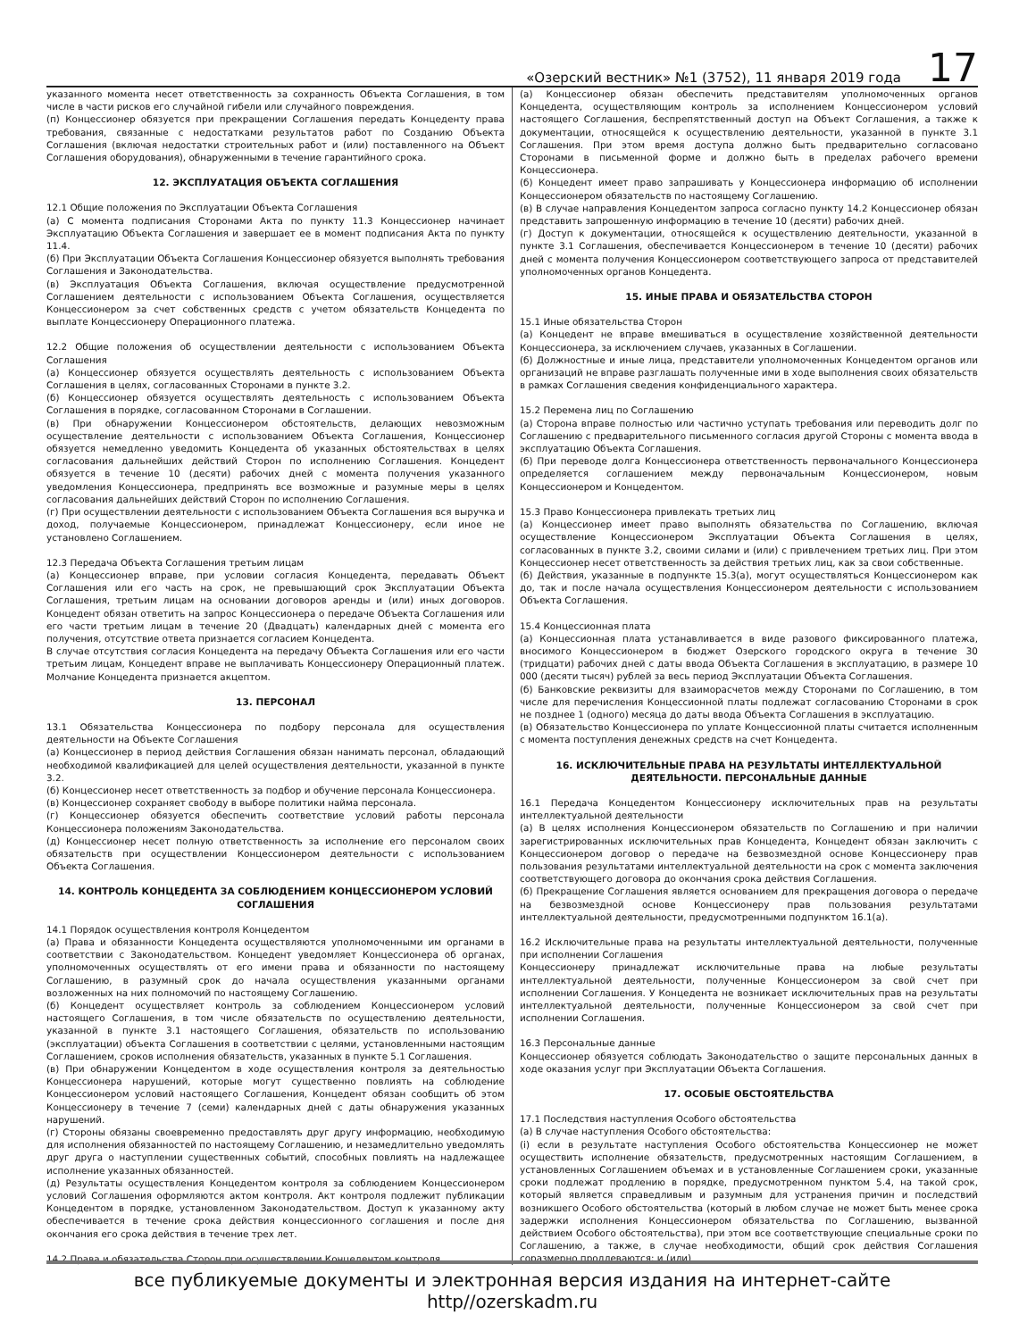«Озерский вестник» №1 (3752), 11 января 2019 года 17
указанного момента несет ответственность за сохранность Объекта Соглашения, в том числе в части рисков его случайной гибели или случайного повреждения.
(п) Концессионер обязуется при прекращении Соглашения передать Концеденту права требования, связанные с недостатками результатов работ по Созданию Объекта Соглашения (включая недостатки строительных работ и (или) поставленного на Объект Соглашения оборудования), обнаруженными в течение гарантийного срока.
12. ЭКСПЛУАТАЦИЯ ОБЪЕКТА СОГЛАШЕНИЯ
12.1 Общие положения по Эксплуатации Объекта Соглашения
(а) С момента подписания Сторонами Акта по пункту 11.3 Концессионер начинает Эксплуатацию Объекта Соглашения и завершает ее в момент подписания Акта по пункту 11.4.
(б) При Эксплуатации Объекта Соглашения Концессионер обязуется выполнять требования Соглашения и Законодательства.
(в) Эксплуатация Объекта Соглашения, включая осуществление предусмотренной Соглашением деятельности с использованием Объекта Соглашения, осуществляется Концессионером за счет собственных средств с учетом обязательств Концедента по выплате Концессионеру Операционного платежа.
12.2 Общие положения об осуществлении деятельности с использованием Объекта Соглашения
(а) Концессионер обязуется осуществлять деятельность с использованием Объекта Соглашения в целях, согласованных Сторонами в пункте 3.2.
(б) Концессионер обязуется осуществлять деятельность с использованием Объекта Соглашения в порядке, согласованном Сторонами в Соглашении.
(в) При обнаружении Концессионером обстоятельств, делающих невозможным осуществление деятельности с использованием Объекта Соглашения, Концессионер обязуется немедленно уведомить Концедента об указанных обстоятельствах в целях согласования дальнейших действий Сторон по исполнению Соглашения. Концедент обязуется в течение 10 (десяти) рабочих дней с момента получения указанного уведомления Концессионера, предпринять все возможные и разумные меры в целях согласования дальнейших действий Сторон по исполнению Соглашения.
(г) При осуществлении деятельности с использованием Объекта Соглашения вся выручка и доход, получаемые Концессионером, принадлежат Концессионеру, если иное не установлено Соглашением.
12.3 Передача Объекта Соглашения третьим лицам
(а) Концессионер вправе, при условии согласия Концедента, передавать Объект Соглашения или его часть на срок, не превышающий срок Эксплуатации Объекта Соглашения, третьим лицам на основании договоров аренды и (или) иных договоров. Концедент обязан ответить на запрос Концессионера о передаче Объекта Соглашения или его части третьим лицам в течение 20 (Двадцать) календарных дней с момента его получения, отсутствие ответа признается согласием Концедента.
В случае отсутствия согласия Концедента на передачу Объекта Соглашения или его части третьим лицам, Концедент вправе не выплачивать Концессионеру Операционный платеж. Молчание Концедента признается акцептом.
13. ПЕРСОНАЛ
13.1 Обязательства Концессионера по подбору персонала для осуществления деятельности на Объекте Соглашения
(а) Концессионер в период действия Соглашения обязан нанимать персонал, обладающий необходимой квалификацией для целей осуществления деятельности, указанной в пункте 3.2.
(б) Концессионер несет ответственность за подбор и обучение персонала Концессионера.
(в) Концессионер сохраняет свободу в выборе политики найма персонала.
(г) Концессионер обязуется обеспечить соответствие условий работы персонала Концессионера положениям Законодательства.
(д) Концессионер несет полную ответственность за исполнение его персоналом своих обязательств при осуществлении Концессионером деятельности с использованием Объекта Соглашения.
14. КОНТРОЛЬ КОНЦЕДЕНТА ЗА СОБЛЮДЕНИЕМ КОНЦЕССИОНЕРОМ УСЛОВИЙ СОГЛАШЕНИЯ
14.1 Порядок осуществления контроля Концедентом
(а) Права и обязанности Концедента осуществляются уполномоченными им органами в соответствии с Законодательством. Концедент уведомляет Концессионера об органах, уполномоченных осуществлять от его имени права и обязанности по настоящему Соглашению, в разумный срок до начала осуществления указанными органами возложенных на них полномочий по настоящему Соглашению.
(б) Концедент осуществляет контроль за соблюдением Концессионером условий настоящего Соглашения, в том числе обязательств по осуществлению деятельности, указанной в пункте 3.1 настоящего Соглашения, обязательств по использованию (эксплуатации) объекта Соглашения в соответствии с целями, установленными настоящим Соглашением, сроков исполнения обязательств, указанных в пункте 5.1 Соглашения.
(в) При обнаружении Концедентом в ходе осуществления контроля за деятельностью Концессионера нарушений, которые могут существенно повлиять на соблюдение Концессионером условий настоящего Соглашения, Концедент обязан сообщить об этом Концессионеру в течение 7 (семи) календарных дней с даты обнаружения указанных нарушений.
(г) Стороны обязаны своевременно предоставлять друг другу информацию, необходимую для исполнения обязанностей по настоящему Соглашению, и незамедлительно уведомлять друг друга о наступлении существенных событий, способных повлиять на надлежащее исполнение указанных обязанностей.
(д) Результаты осуществления Концедентом контроля за соблюдением Концессионером условий Соглашения оформляются актом контроля. Акт контроля подлежит публикации Концедентом в порядке, установленном Законодательством. Доступ к указанному акту обеспечивается в течение срока действия концессионного соглашения и после дня окончания его срока действия в течение трех лет.
14.2 Права и обязательства Сторон при осуществлении Концедентом контроля
(а) Концессионер обязан обеспечить представителям уполномоченных органов Концедента, осуществляющим контроль за исполнением Концессионером условий настоящего Соглашения, беспрепятственный доступ на Объект Соглашения, а также к документации, относящейся к осуществлению деятельности, указанной в пункте 3.1 Соглашения. При этом время доступа должно быть предварительно согласовано Сторонами в письменной форме и должно быть в пределах рабочего времени Концессионера.
(б) Концедент имеет право запрашивать у Концессионера информацию об исполнении Концессионером обязательств по настоящему Соглашению.
(в) В случае направления Концедентом запроса согласно пункту 14.2 Концессионер обязан представить запрошенную информацию в течение 10 (десяти) рабочих дней.
(г) Доступ к документации, относящейся к осуществлению деятельности, указанной в пункте 3.1 Соглашения, обеспечивается Концессионером в течение 10 (десяти) рабочих дней с момента получения Концессионером соответствующего запроса от представителей уполномоченных органов Концедента.
15. ИНЫЕ ПРАВА И ОБЯЗАТЕЛЬСТВА СТОРОН
15.1 Иные обязательства Сторон
(а) Концедент не вправе вмешиваться в осуществление хозяйственной деятельности Концессионера, за исключением случаев, указанных в Соглашении.
(б) Должностные и иные лица, представители уполномоченных Концедентом органов или организаций не вправе разглашать полученные ими в ходе выполнения своих обязательств в рамках Соглашения сведения конфиденциального характера.
15.2 Перемена лиц по Соглашению
(а) Сторона вправе полностью или частично уступать требования или переводить долг по Соглашению с предварительного письменного согласия другой Стороны с момента ввода в эксплуатацию Объекта Соглашения.
(б) При переводе долга Концессионера ответственность первоначального Концессионера определяется соглашением между первоначальным Концессионером, новым Концессионером и Концедентом.
15.3 Право Концессионера привлекать третьих лиц
(а) Концессионер имеет право выполнять обязательства по Соглашению, включая осуществление Концессионером Эксплуатации Объекта Соглашения в целях, согласованных в пункте 3.2, своими силами и (или) с привлечением третьих лиц. При этом Концессионер несет ответственность за действия третьих лиц, как за свои собственные.
(б) Действия, указанные в подпункте 15.3(а), могут осуществляться Концессионером как до, так и после начала осуществления Концессионером деятельности с использованием Объекта Соглашения.
15.4 Концессионная плата
(а) Концессионная плата устанавливается в виде разового фиксированного платежа, вносимого Концессионером в бюджет Озерского городского округа в течение 30 (тридцати) рабочих дней с даты ввода Объекта Соглашения в эксплуатацию, в размере 10 000 (десяти тысяч) рублей за весь период Эксплуатации Объекта Соглашения.
(б) Банковские реквизиты для взаиморасчетов между Сторонами по Соглашению, в том числе для перечисления Концессионной платы подлежат согласованию Сторонами в срок не позднее 1 (одного) месяца до даты ввода Объекта Соглашения в эксплуатацию.
(в) Обязательство Концессионера по уплате Концессионной платы считается исполненным с момента поступления денежных средств на счет Концедента.
16. ИСКЛЮЧИТЕЛЬНЫЕ ПРАВА НА РЕЗУЛЬТАТЫ ИНТЕЛЛЕКТУАЛЬНОЙ ДЕЯТЕЛЬНОСТИ. ПЕРСОНАЛЬНЫЕ ДАННЫЕ
16.1 Передача Концедентом Концессионеру исключительных прав на результаты интеллектуальной деятельности
(а) В целях исполнения Концессионером обязательств по Соглашению и при наличии зарегистрированных исключительных прав Концедента, Концедент обязан заключить с Концессионером договор о передаче на безвозмездной основе Концессионеру прав пользования результатами интеллектуальной деятельности на срок с момента заключения соответствующего договора до окончания срока действия Соглашения.
(б) Прекращение Соглашения является основанием для прекращения договора о передаче на безвозмездной основе Концессионеру прав пользования результатами интеллектуальной деятельности, предусмотренными подпунктом 16.1(а).
16.2 Исключительные права на результаты интеллектуальной деятельности, полученные при исполнении Соглашения
Концессионеру принадлежат исключительные права на любые результаты интеллектуальной деятельности, полученные Концессионером за свой счет при исполнении Соглашения. У Концедента не возникает исключительных прав на результаты интеллектуальной деятельности, полученные Концессионером за свой счет при исполнении Соглашения.
16.3 Персональные данные
Концессионер обязуется соблюдать Законодательство о защите персональных данных в ходе оказания услуг при Эксплуатации Объекта Соглашения.
17. ОСОБЫЕ ОБСТОЯТЕЛЬСТВА
17.1 Последствия наступления Особого обстоятельства
(а) В случае наступления Особого обстоятельства:
(i) если в результате наступления Особого обстоятельства Концессионер не может осуществить исполнение обязательств, предусмотренных настоящим Соглашением, в установленных Соглашением объемах и в установленные Соглашением сроки, указанные сроки подлежат продлению в порядке, предусмотренном пунктом 5.4, на такой срок, который является справедливым и разумным для устранения причин и последствий возникшего Особого обстоятельства (который в любом случае не может быть менее срока задержки исполнения Концессионером обязательства по Соглашению, вызванной действием Особого обстоятельства), при этом все соответствующие специальные сроки по Соглашению, а также, в случае необходимости, общий срок действия Соглашения соразмерно продлеваются; и (или)
все публикуемые документы и электронная версия издания на интернет-сайте http//ozerskadm.ru